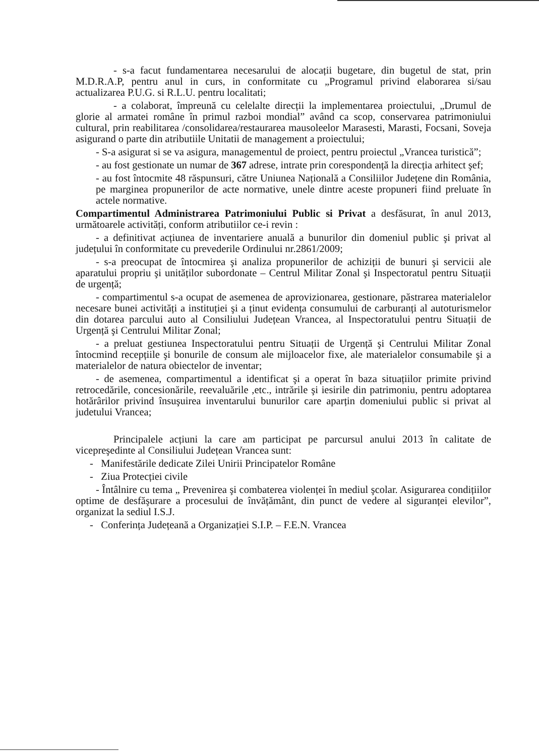- s-a facut fundamentarea necesarului de alocații bugetare, din bugetul de stat, prin M.D.R.A.P, pentru anul in curs, in conformitate cu „Programul privind elaborarea si/sau actualizarea P.U.G. si R.L.U. pentru localitati;
- a colaborat, împreună cu celelalte direcții la implementarea proiectului, „Drumul de glorie al armatei române în primul razboi mondial” având ca scop, conservarea patrimoniului cultural, prin reabilitarea /consolidarea/restaurarea mausoleelor Marasesti, Marasti, Focsani, Soveja asigurand o parte din atributiile Unitatii de management a proiectului;
- S-a asigurat si se va asigura, managementul de proiect, pentru proiectul „Vrancea turistică”;
- au fost gestionate un numar de 367 adrese, intrate prin corespondență la direcția arhitect şef;
- au fost întocmite 48 răspunsuri, către Uniunea Națională a Consiliilor Județene din România, pe marginea propunerilor de acte normative, unele dintre aceste propuneri fiind preluate în actele normative.
Compartimentul Administrarea Patrimoniului Public si Privat a desfăsurat, în anul 2013, următoarele activități, conform atributiilor ce-i revin :
- a definitivat acțiunea de inventariere anuală a bunurilor din domeniul public şi privat al județului în conformitate cu prevederile Ordinului nr.2861/2009;
- s-a preocupat de întocmirea şi analiza propunerilor de achiziții de bunuri şi servicii ale aparatului propriu şi unităților subordonate – Centrul Militar Zonal şi Inspectoratul pentru Situații de urgență;
- compartimentul s-a ocupat de asemenea de aprovizionarea, gestionare, păstrarea materialelor necesare bunei activități a instituției şi a ținut evidența consumului de carburanți al autoturismelor din dotarea parcului auto al Consiliului Județean Vrancea, al Inspectoratului pentru Situații de Urgență şi Centrului Militar Zonal;
- a preluat gestiunea Inspectoratului pentru Situații de Urgență şi Centrului Militar Zonal întocmind recepțiile şi bonurile de consum ale mijloacelor fixe, ale materialelor consumabile şi a materialelor de natura obiectelor de inventar;
- de asemenea, compartimentul a identificat şi a operat în baza situațiilor primite privind retrocedările, concesionările, reevaluările ,etc., intrările şi iesirile din patrimoniu, pentru adoptarea hotărârilor privind însuşuirea inventarului bunurilor care aparțin domeniului public si privat al judetului Vrancea;
Principalele acțiuni la care am participat pe parcursul anului 2013 în calitate de vicepreşedinte al Consiliului Județean Vrancea sunt:
- Manifestările dedicate Zilei Unirii Principatelor Române
- Ziua Protecției civile
- Întâlnire cu tema „ Prevenirea şi combaterea violenței în mediul şcolar. Asigurarea condițiilor optime de desfăşurare a procesului de învățământ, din punct de vedere al siguranței elevilor”, organizat la sediul I.S.J.
- Conferința Județeană a Organizației S.I.P. – F.E.N. Vrancea